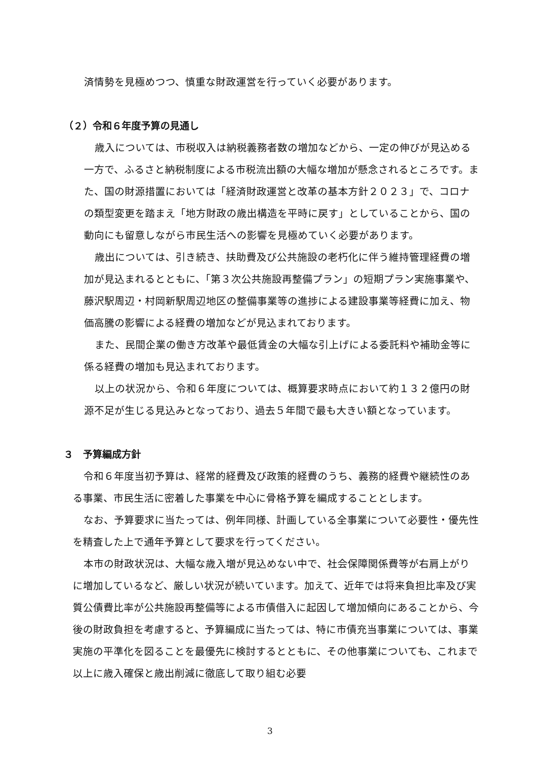済情勢を見極めつつ、慎重な財政運営を行っていく必要があります。
（２）令和６年度予算の見通し
歳入については、市税収入は納税義務者数の増加などから、一定の伸びが見込める一方で、ふるさと納税制度による市税流出額の大幅な増加が懸念されるところです。また、国の財源措置においては「経済財政運営と改革の基本方針２０２３」で、コロナの類型変更を踏まえ「地方財政の歳出構造を平時に戻す」としていることから、国の動向にも留意しながら市民生活への影響を見極めていく必要があります。
歳出については、引き続き、扶助費及び公共施設の老朽化に伴う維持管理経費の増加が見込まれるとともに、「第３次公共施設再整備プラン」の短期プラン実施事業や、藤沢駅周辺・村岡新駅周辺地区の整備事業等の進捗による建設事業等経費に加え、物価高騰の影響による経費の増加などが見込まれております。
また、民間企業の働き方改革や最低賃金の大幅な引上げによる委託料や補助金等に係る経費の増加も見込まれております。
以上の状況から、令和６年度については、概算要求時点において約１３２億円の財源不足が生じる見込みとなっており、過去５年間で最も大きい額となっています。
３　予算編成方針
令和６年度当初予算は、経常的経費及び政策的経費のうち、義務的経費や継続性のある事業、市民生活に密着した事業を中心に骨格予算を編成することとします。
なお、予算要求に当たっては、例年同様、計画している全事業について必要性・優先性を精査した上で通年予算として要求を行ってください。
本市の財政状況は、大幅な歳入増が見込めない中で、社会保障関係費等が右肩上がりに増加しているなど、厳しい状況が続いています。加えて、近年では将来負担比率及び実質公債費比率が公共施設再整備等による市債借入に起因して増加傾向にあることから、今後の財政負担を考慮すると、予算編成に当たっては、特に市債充当事業については、事業実施の平準化を図ることを最優先に検討するとともに、その他事業についても、これまで以上に歳入確保と歳出削減に徹底して取り組む必要
3